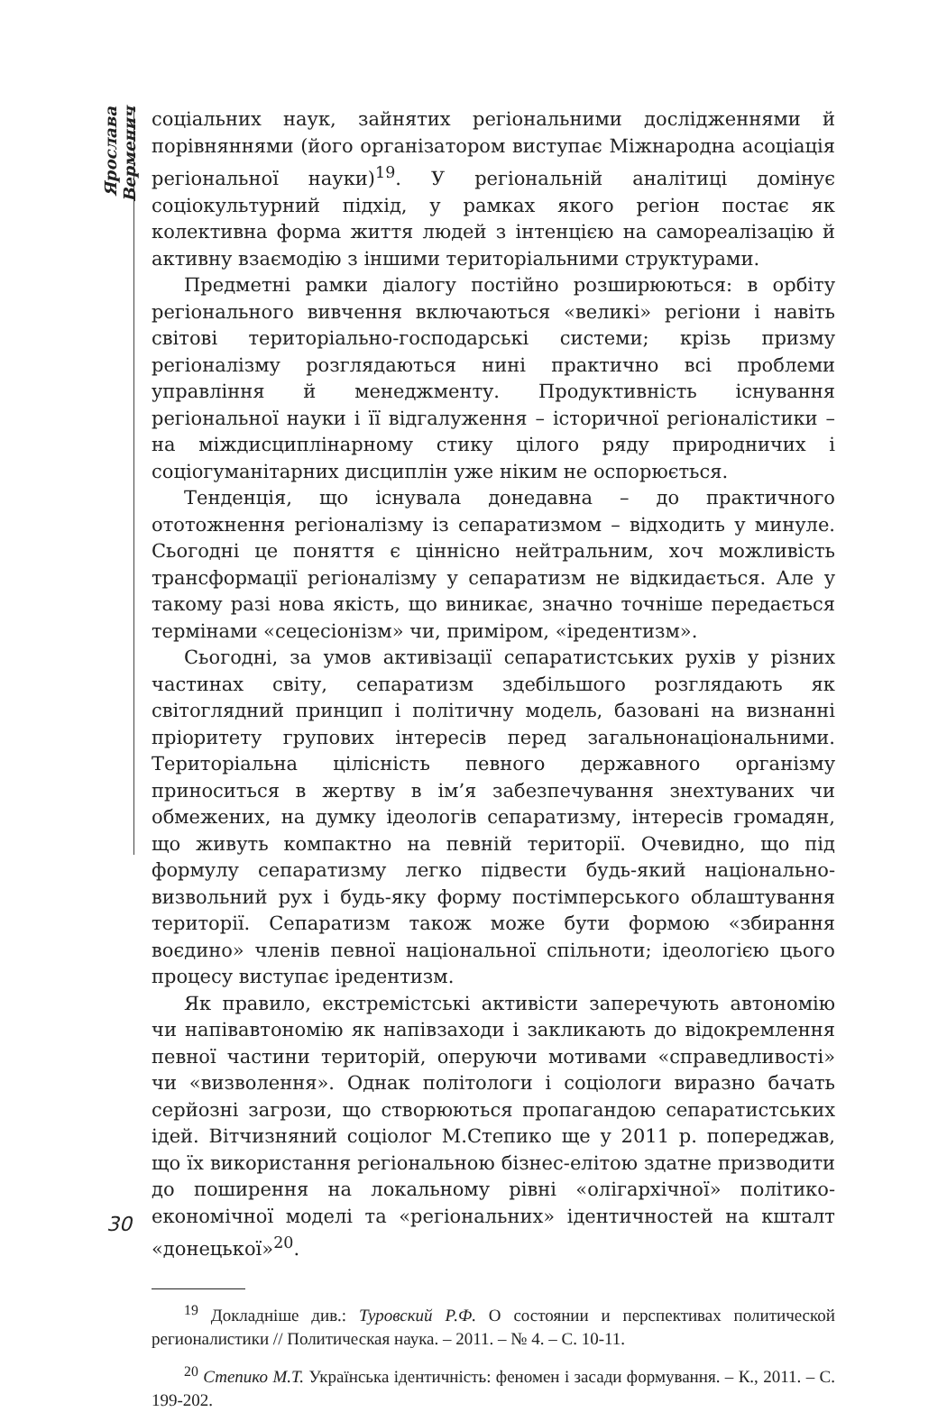Ярослава Верменич
соціальних наук, зайнятих регіональними дослідженнями й порівняннями (його організатором виступає Міжнародна асоціація регіональної науки)<sup>19</sup>. У регіональній аналітиці домінує соціокультурний підхід, у рамках якого регіон постає як колективна форма життя людей з інтенцією на самореалізацію й активну взаємодію з іншими територіальними структурами.
Предметні рамки діалогу постійно розширюються: в орбіту регіонального вивчення включаються «великі» регіони і навіть світові територіально-господарські системи; крізь призму регіоналізму розглядаються нині практично всі проблеми управління й менеджменту. Продуктивність існування регіональної науки і її відгалуження – історичної регіоналістики – на міждисциплінарному стику цілого ряду природничих і соціогуманітарних дисциплін уже ніким не оспорюється.
Тенденція, що існувала донедавна – до практичного ототожнення регіоналізму із сепаратизмом – відходить у минуле. Сьогодні це поняття є ціннісно нейтральним, хоч можливість трансформації регіоналізму у сепаратизм не відкидається. Але у такому разі нова якість, що виникає, значно точніше передається термінами «сецесіонізм» чи, приміром, «іредентизм».
Сьогодні, за умов активізації сепаратистських рухів у різних частинах світу, сепаратизм здебільшого розглядають як світоглядний принцип і політичну модель, базовані на визнанні пріоритету групових інтересів перед загальнонаціональними. Територіальна цілісність певного державного організму приноситься в жертву в ім’я забезпечування знехтуваних чи обмежених, на думку ідеологів сепаратизму, інтересів громадян, що живуть компактно на певній території. Очевидно, що під формулу сепаратизму легко підвести будь-який національно-визвольний рух і будь-яку форму постімперського облаштування території. Сепаратизм також може бути формою «збирання воєдино» членів певної національної спільноти; ідеологією цього процесу виступає іредентизм.
Як правило, екстремістські активісти заперечують автономію чи напівавтономію як напівзаходи і закликають до відокремлення певної частини територій, оперуючи мотивами «справедливості» чи «визволення». Однак політологи і соціологи виразно бачать серйозні загрози, що створюються пропагандою сепаратистських ідей. Вітчизняний соціолог М.Степико ще у 2011 р. попереджав, що їх використання регіональною бізнес-елітою здатне призводити до поширення на локальному рівні «олігархічної» політико-економічної моделі та «регіональних» ідентичностей на кшталт «донецької»<sup>20</sup>.
<sup>19</sup> Докладніше див.: Туровский Р.Ф. О состоянии и перспективах политической регионалистики // Политическая наука. – 2011. – № 4. – С. 10-11.
<sup>20</sup> Степико М.Т. Українська ідентичність: феномен і засади формування. – К., 2011. – С. 199-202.
30